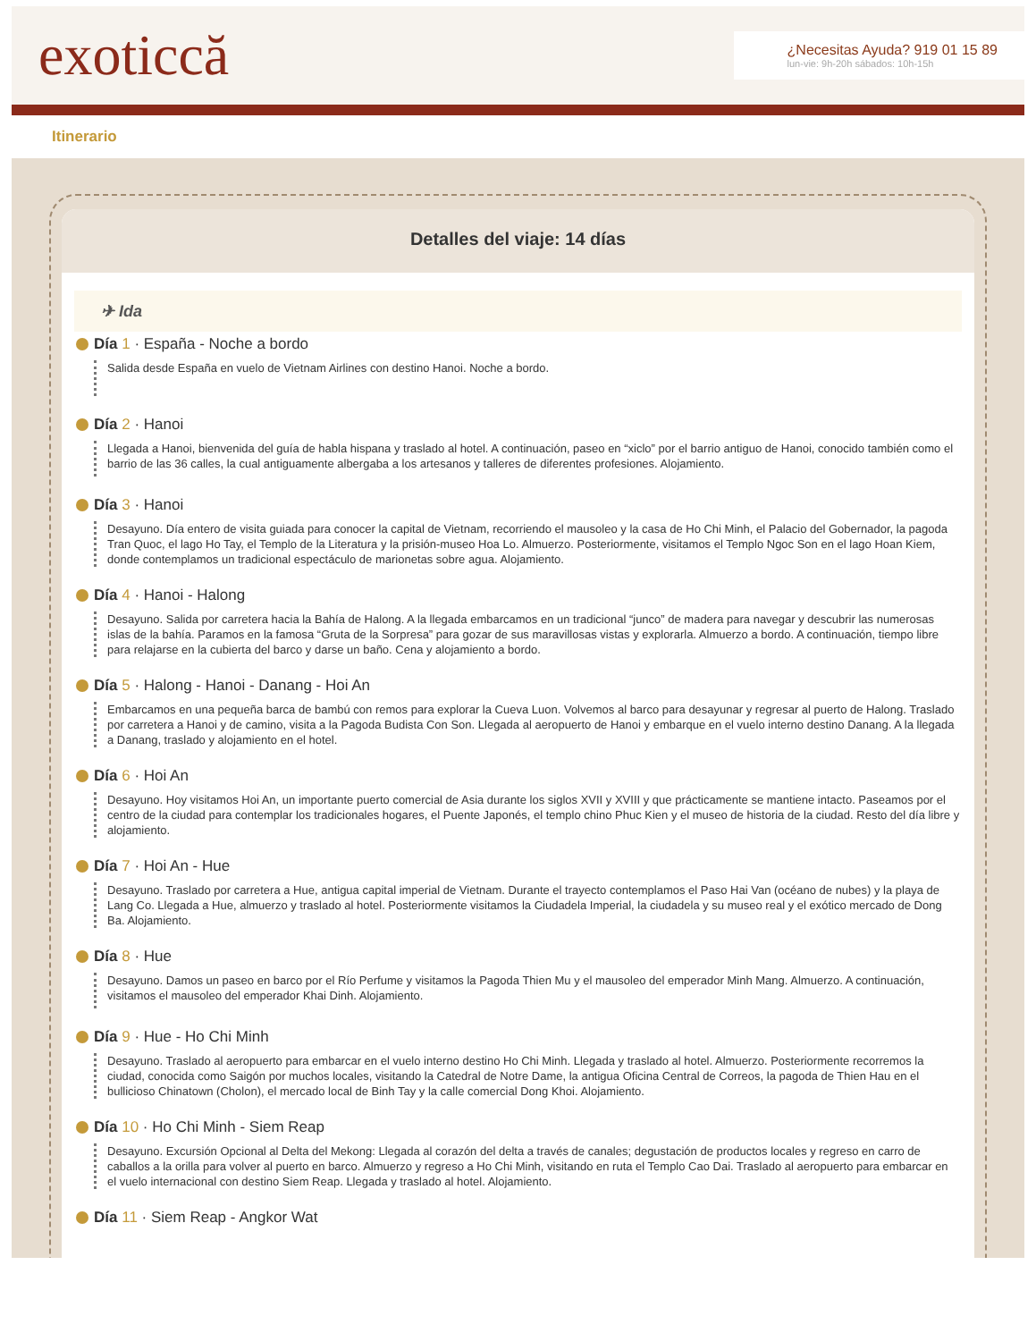exoticcă
¿Necesitas Ayuda? 919 01 15 89
lun-vie: 9h-20h sábados: 10h-15h
Itinerario
Detalles del viaje: 14 días
✈ Ida
Día 1 · España - Noche a bordo
Salida desde España en vuelo de Vietnam Airlines con destino Hanoi. Noche a bordo.
Día 2 · Hanoi
Llegada a Hanoi, bienvenida del guía de habla hispana y traslado al hotel. A continuación, paseo en “xiclo” por el barrio antiguo de Hanoi, conocido también como el barrio de las 36 calles, la cual antiguamente albergaba a los artesanos y talleres de diferentes profesiones. Alojamiento.
Día 3 · Hanoi
Desayuno. Día entero de visita guiada para conocer la capital de Vietnam, recorriendo el mausoleo y la casa de Ho Chi Minh, el Palacio del Gobernador, la pagoda Tran Quoc, el lago Ho Tay, el Templo de la Literatura y la prisión-museo Hoa Lo. Almuerzo. Posteriormente, visitamos el Templo Ngoc Son en el lago Hoan Kiem, donde contemplamos un tradicional espectáculo de marionetas sobre agua. Alojamiento.
Día 4 · Hanoi - Halong
Desayuno. Salida por carretera hacia la Bahía de Halong. A la llegada embarcamos en un tradicional “junco” de madera para navegar y descubrir las numerosas islas de la bahía. Paramos en la famosa “Gruta de la Sorpresa” para gozar de sus maravillosas vistas y explorarla. Almuerzo a bordo. A continuación, tiempo libre para relajarse en la cubierta del barco y darse un baño. Cena y alojamiento a bordo.
Día 5 · Halong - Hanoi - Danang - Hoi An
Embarcamos en una pequeña barca de bambú con remos para explorar la Cueva Luon. Volvemos al barco para desayunar y regresar al puerto de Halong. Traslado por carretera a Hanoi y de camino, visita a la Pagoda Budista Con Son. Llegada al aeropuerto de Hanoi y embarque en el vuelo interno destino Danang. A la llegada a Danang, traslado y alojamiento en el hotel.
Día 6 · Hoi An
Desayuno. Hoy visitamos Hoi An, un importante puerto comercial de Asia durante los siglos XVII y XVIII y que prácticamente se mantiene intacto. Paseamos por el centro de la ciudad para contemplar los tradicionales hogares, el Puente Japonés, el templo chino Phuc Kien y el museo de historia de la ciudad. Resto del día libre y alojamiento.
Día 7 · Hoi An - Hue
Desayuno. Traslado por carretera a Hue, antigua capital imperial de Vietnam. Durante el trayecto contemplamos el Paso Hai Van (océano de nubes) y la playa de Lang Co. Llegada a Hue, almuerzo y traslado al hotel. Posteriormente visitamos la Ciudadela Imperial, la ciudadela y su museo real y el exótico mercado de Dong Ba. Alojamiento.
Día 8 · Hue
Desayuno. Damos un paseo en barco por el Río Perfume y visitamos la Pagoda Thien Mu y el mausoleo del emperador Minh Mang. Almuerzo. A continuación, visitamos el mausoleo del emperador Khai Dinh. Alojamiento.
Día 9 · Hue - Ho Chi Minh
Desayuno. Traslado al aeropuerto para embarcar en el vuelo interno destino Ho Chi Minh. Llegada y traslado al hotel. Almuerzo. Posteriormente recorremos la ciudad, conocida como Saigón por muchos locales, visitando la Catedral de Notre Dame, la antigua Oficina Central de Correos, la pagoda de Thien Hau en el bullicioso Chinatown (Cholon), el mercado local de Binh Tay y la calle comercial Dong Khoi. Alojamiento.
Día 10 · Ho Chi Minh - Siem Reap
Desayuno. Excursión Opcional al Delta del Mekong: Llegada al corazón del delta a través de canales; degustación de productos locales y regreso en carro de caballos a la orilla para volver al puerto en barco. Almuerzo y regreso a Ho Chi Minh, visitando en ruta el Templo Cao Dai. Traslado al aeropuerto para embarcar en el vuelo internacional con destino Siem Reap. Llegada y traslado al hotel. Alojamiento.
Día 11 · Siem Reap - Angkor Wat